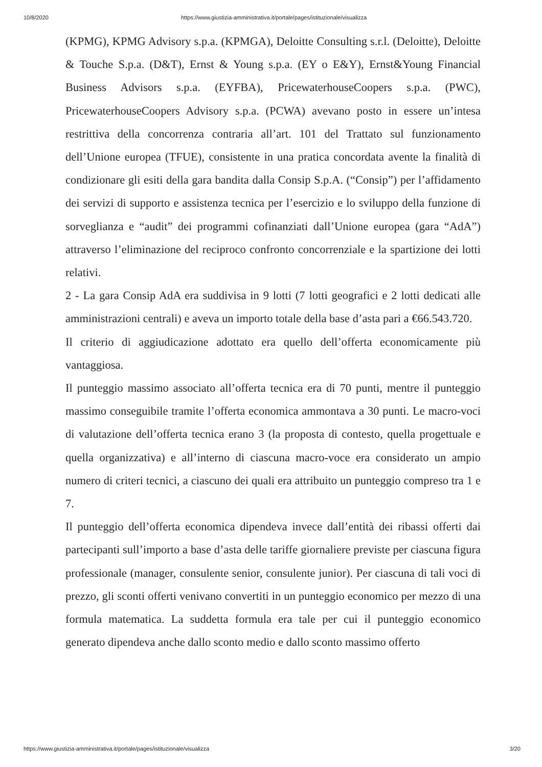10/8/2020 https://www.giustizia-amministrativa.it/portale/pages/istituzionale/visualizza
(KPMG), KPMG Advisory s.p.a. (KPMGA), Deloitte Consulting s.r.l. (Deloitte), Deloitte & Touche S.p.a. (D&T), Ernst & Young s.p.a. (EY o E&Y), Ernst&Young Financial Business Advisors s.p.a. (EYFBA), PricewaterhouseCoopers s.p.a. (PWC), PricewaterhouseCoopers Advisory s.p.a. (PCWA) avevano posto in essere un’intesa restrittiva della concorrenza contraria all’art. 101 del Trattato sul funzionamento dell’Unione europea (TFUE), consistente in una pratica concordata avente la finalità di condizionare gli esiti della gara bandita dalla Consip S.p.A. (“Consip”) per l’affidamento dei servizi di supporto e assistenza tecnica per l’esercizio e lo sviluppo della funzione di sorveglianza e “audit” dei programmi cofinanziati dall’Unione europea (gara “AdA”) attraverso l’eliminazione del reciproco confronto concorrenziale e la spartizione dei lotti relativi.
2 - La gara Consip AdA era suddivisa in 9 lotti (7 lotti geografici e 2 lotti dedicati alle amministrazioni centrali) e aveva un importo totale della base d’asta pari a €66.543.720.
Il criterio di aggiudicazione adottato era quello dell’offerta economicamente più vantaggiosa.
Il punteggio massimo associato all’offerta tecnica era di 70 punti, mentre il punteggio massimo conseguibile tramite l’offerta economica ammontava a 30 punti. Le macro-voci di valutazione dell’offerta tecnica erano 3 (la proposta di contesto, quella progettuale e quella organizzativa) e all’interno di ciascuna macro-voce era considerato un ampio numero di criteri tecnici, a ciascuno dei quali era attribuito un punteggio compreso tra 1 e 7.
Il punteggio dell’offerta economica dipendeva invece dall’entità dei ribassi offerti dai partecipanti sull’importo a base d’asta delle tariffe giornaliere previste per ciascuna figura professionale (manager, consulente senior, consulente junior). Per ciascuna di tali voci di prezzo, gli sconti offerti venivano convertiti in un punteggio economico per mezzo di una formula matematica. La suddetta formula era tale per cui il punteggio economico generato dipendeva anche dallo sconto medio e dallo sconto massimo offerto
https://www.giustizia-amministrativa.it/portale/pages/istituzionale/visualizza 3/20